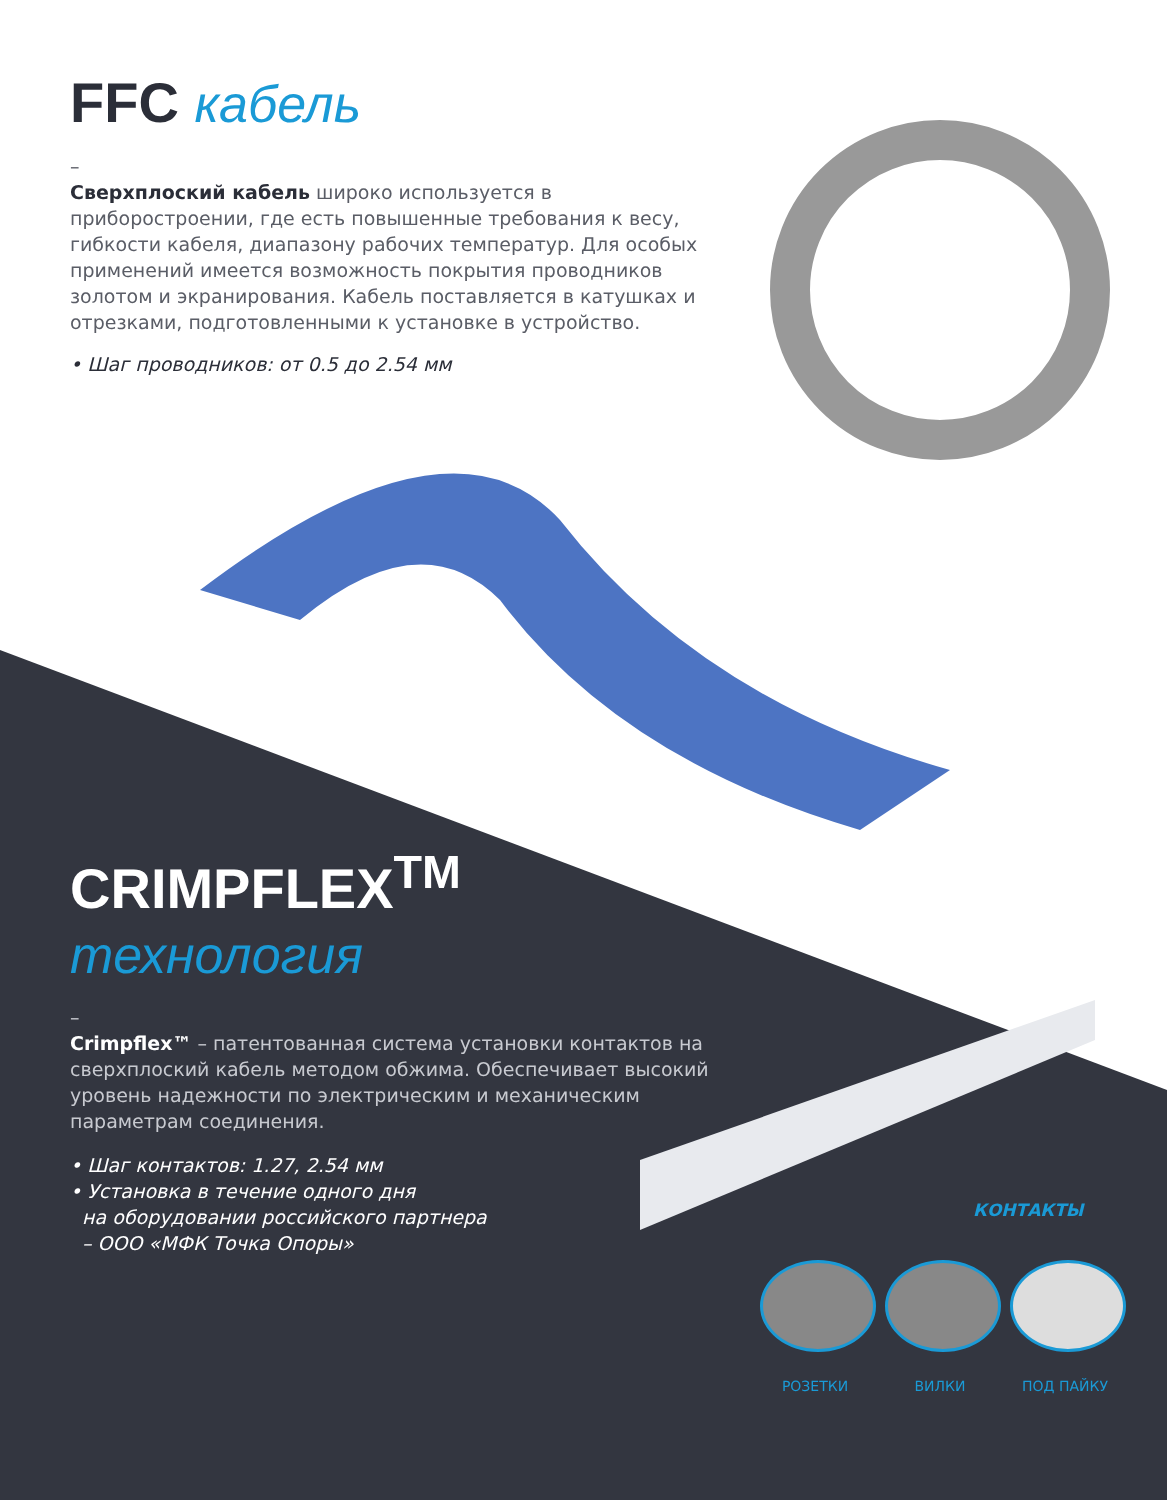FFC кабель
–
Сверхплоский кабель широко используется в приборостроении, где есть повышенные требования к весу, гибкости кабеля, диапазону рабочих температур. Для особых применений имеется возможность покрытия проводников золотом и экранирования. Кабель поставляется в катушках и отрезками, подготовленными к установке в устройство.
• Шаг проводников: от 0.5 до 2.54 мм
CRIMPFLEX<sup>TM</sup>
технология
–
Crimpflex™ – патентованная система установки контактов на сверхплоский кабель методом обжима. Обеспечивает высокий уровень надежности по электрическим и механическим параметрам соединения.
• Шаг контактов: 1.27, 2.54 мм
• Установка в течение одного дня
на оборудовании российского партнера
– ООО «МФК Точка Опоры»
КОНТАКТЫ
РОЗЕТКИ ВИЛКИ ПОД ПАЙКУ